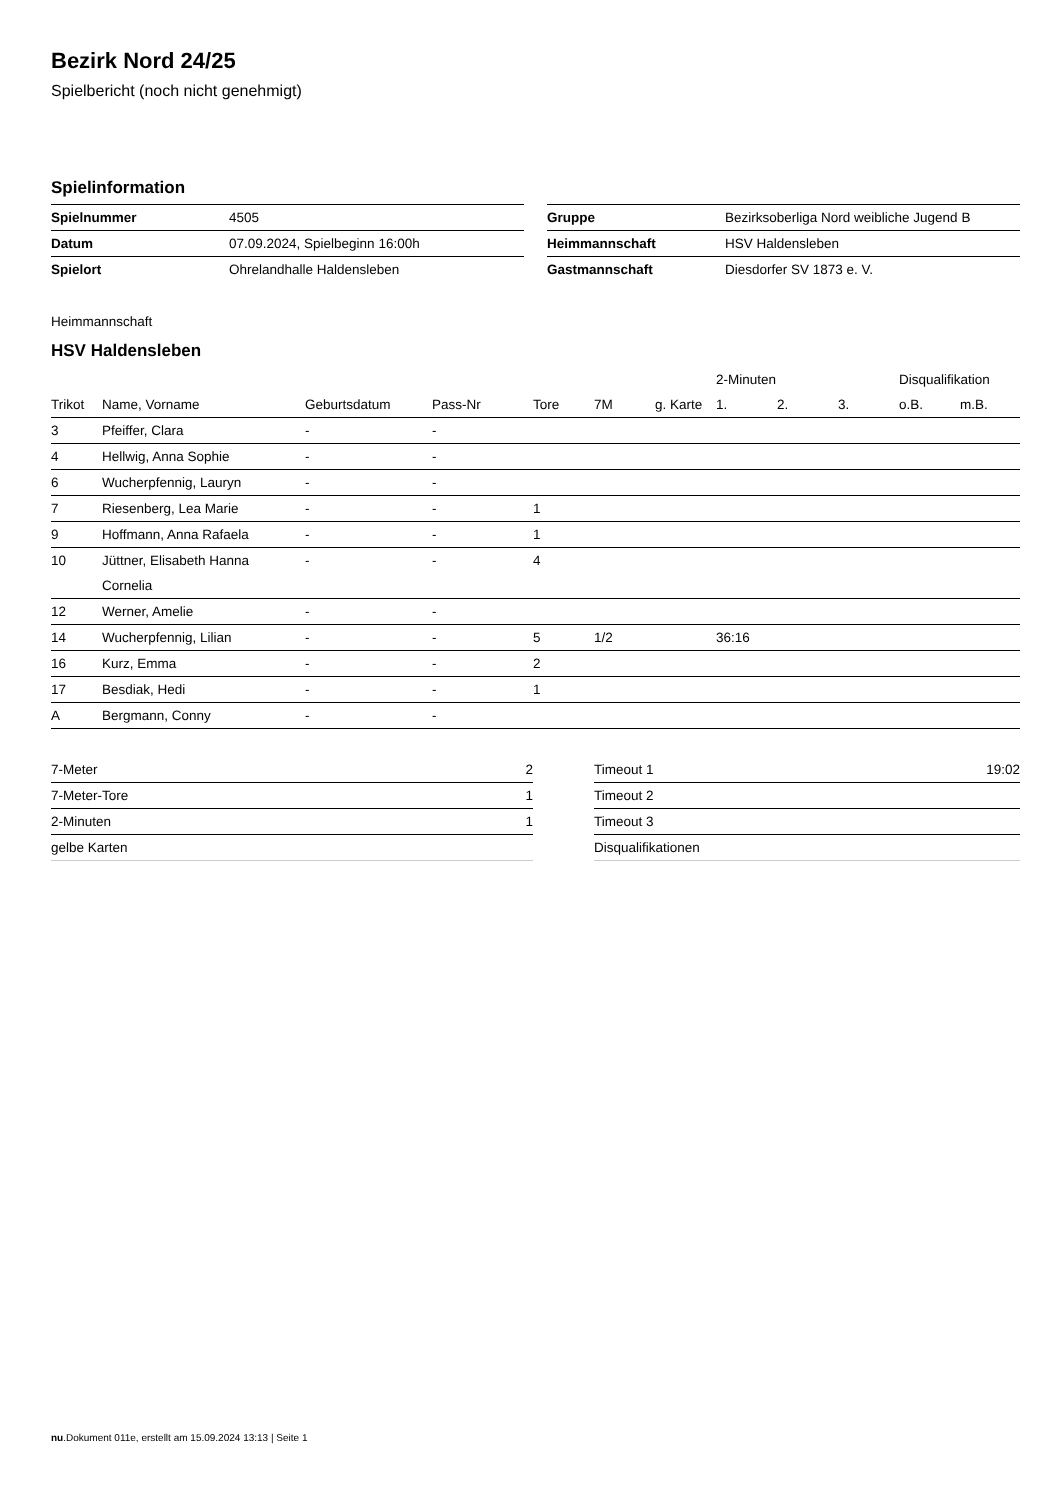Bezirk Nord 24/25
Spielbericht (noch nicht genehmigt)
Spielinformation
| Spielnummer | 4505 |
| Datum | 07.09.2024, Spielbeginn 16:00h |
| Spielort | Ohrelandhalle Haldensleben |
| Gruppe | Bezirksoberliga Nord weibliche Jugend B |
| Heimmannschaft | HSV Haldensleben |
| Gastmannschaft | Diesdorfer SV 1873 e. V. |
Heimmannschaft
HSV Haldensleben
| | | | | | | | 2-Minuten | | | Disqualifikation | |
| --- | --- | --- | --- | --- | --- | --- | --- | --- | --- | --- | --- |
| Trikot | Name, Vorname | Geburtsdatum | Pass-Nr | Tore | 7M | g. Karte | 1. | 2. | 3. | o.B. | m.B. |
| 3 | Pfeiffer, Clara | - | - | | | | | | | | |
| 4 | Hellwig, Anna Sophie | - | - | | | | | | | | |
| 6 | Wucherpfennig, Lauryn | - | - | | | | | | | | |
| 7 | Riesenberg, Lea Marie | - | - | 1 | | | | | | | |
| 9 | Hoffmann, Anna Rafaela | - | - | 1 | | | | | | | |
| 10 | Jüttner, Elisabeth Hanna Cornelia | - | - | 4 | | | | | | | |
| 12 | Werner, Amelie | - | - | | | | | | | | |
| 14 | Wucherpfennig, Lilian | - | - | 5 | 1/2 | | 36:16 | | | | |
| 16 | Kurz, Emma | - | - | 2 | | | | | | | |
| 17 | Besdiak, Hedi | - | - | 1 | | | | | | | |
| A | Bergmann, Conny | - | - | | | | | | | | |
| 7-Meter | 2 |
| 7-Meter-Tore | 1 |
| 2-Minuten | 1 |
| gelbe Karten | |
| Timeout 1 | 19:02 |
| Timeout 2 | |
| Timeout 3 | |
| Disqualifikationen | |
nu.Dokument 011e, erstellt am 15.09.2024 13:13 | Seite 1